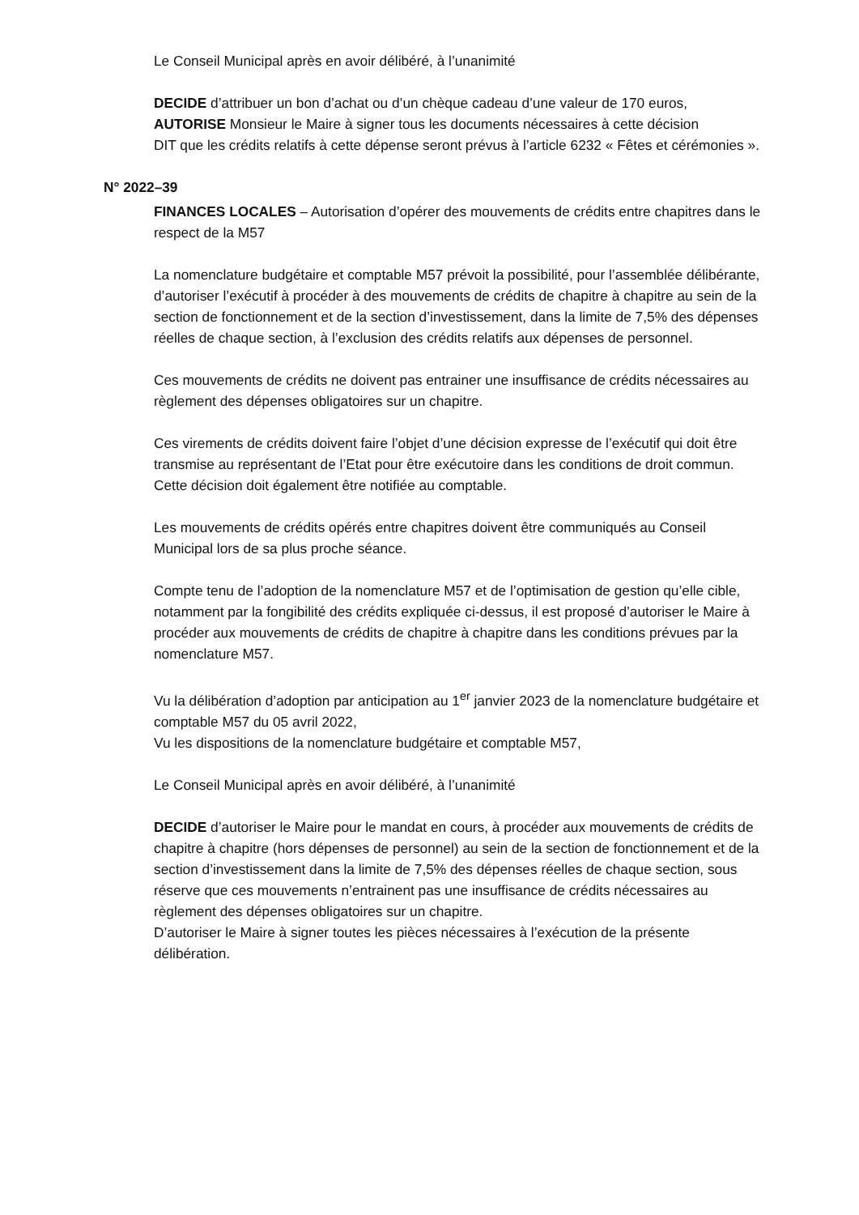Le Conseil Municipal après en avoir délibéré, à l’unanimité
DECIDE d’attribuer un bon d’achat ou d’un chèque cadeau d’une valeur de 170 euros,
AUTORISE Monsieur le Maire à signer tous les documents nécessaires à cette décision
DIT que les crédits relatifs à cette dépense seront prévus à l’article 6232 « Fêtes et cérémonies ».
N° 2022–39
FINANCES LOCALES – Autorisation d’opérer des mouvements de crédits entre chapitres dans le respect de la M57
La nomenclature budgétaire et comptable M57 prévoit la possibilité, pour l’assemblée délibérante, d’autoriser l’exécutif à procéder à des mouvements de crédits de chapitre à chapitre au sein de la section de fonctionnement et de la section d’investissement, dans la limite de 7,5% des dépenses réelles de chaque section, à l’exclusion des crédits relatifs aux dépenses de personnel.
Ces mouvements de crédits ne doivent pas entrainer une insuffisance de crédits nécessaires au règlement des dépenses obligatoires sur un chapitre.
Ces virements de crédits doivent faire l’objet d’une décision expresse de l’exécutif qui doit être transmise au représentant de l’Etat pour être exécutoire dans les conditions de droit commun. Cette décision doit également être notifiée au comptable.
Les mouvements de crédits opérés entre chapitres doivent être communiqués au Conseil Municipal lors de sa plus proche séance.
Compte tenu de l’adoption de la nomenclature M57 et de l’optimisation de gestion qu’elle cible, notamment par la fongibilité des crédits expliquée ci-dessus, il est proposé d’autoriser le Maire à procéder aux mouvements de crédits de chapitre à chapitre dans les conditions prévues par la nomenclature M57.
Vu la délibération d’adoption par anticipation au 1<sup>er</sup> janvier 2023 de la nomenclature budgétaire et comptable M57 du 05 avril 2022,
Vu les dispositions de la nomenclature budgétaire et comptable M57,
Le Conseil Municipal après en avoir délibéré, à l’unanimité
DECIDE d’autoriser le Maire pour le mandat en cours, à procéder aux mouvements de crédits de chapitre à chapitre (hors dépenses de personnel) au sein de la section de fonctionnement et de la section d’investissement dans la limite de 7,5% des dépenses réelles de chaque section, sous réserve que ces mouvements n’entrainent pas une insuffisance de crédits nécessaires au règlement des dépenses obligatoires sur un chapitre.
D’autoriser le Maire à signer toutes les pièces nécessaires à l’exécution de la présente délibération.